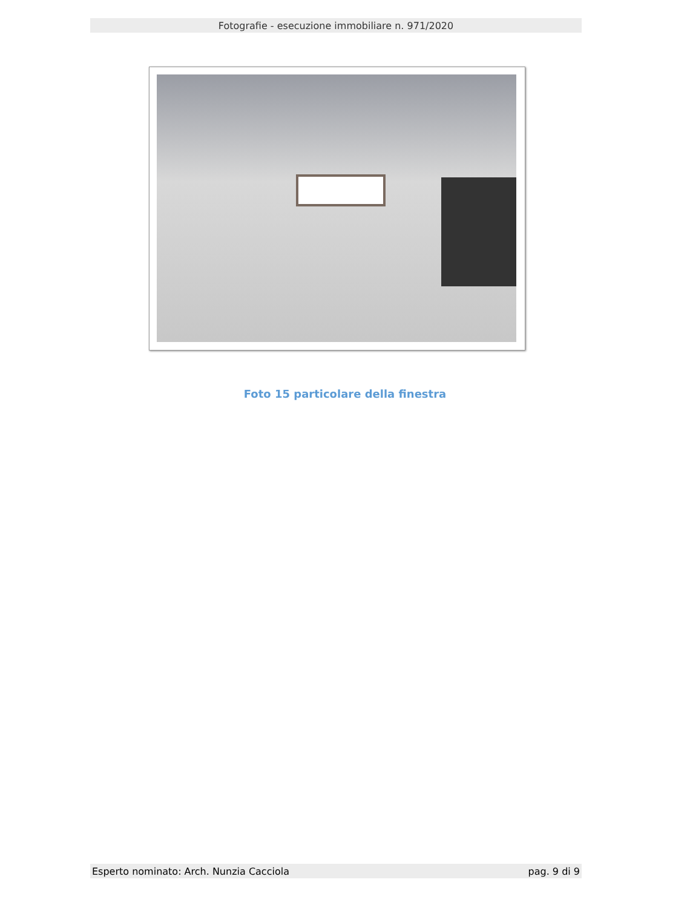Fotografie - esecuzione immobiliare n. 971/2020
Foto 15 particolare della finestra
Esperto nominato: Arch. Nunzia Cacciola pag. 9 di 9